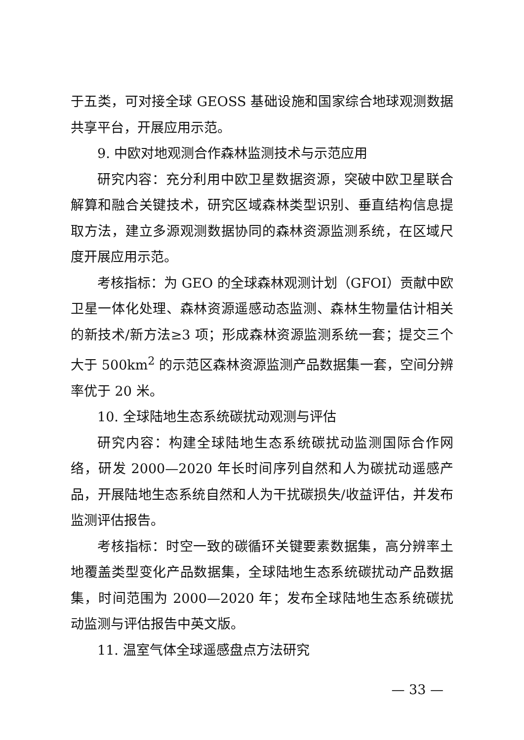于五类，可对接全球 GEOSS 基础设施和国家综合地球观测数据共享平台，开展应用示范。
9. 中欧对地观测合作森林监测技术与示范应用
研究内容：充分利用中欧卫星数据资源，突破中欧卫星联合解算和融合关键技术，研究区域森林类型识别、垂直结构信息提取方法，建立多源观测数据协同的森林资源监测系统，在区域尺度开展应用示范。
考核指标：为 GEO 的全球森林观测计划（GFOI）贡献中欧卫星一体化处理、森林资源遥感动态监测、森林生物量估计相关的新技术/新方法≥3 项；形成森林资源监测系统一套；提交三个大于 500km<sup>2</sup> 的示范区森林资源监测产品数据集一套，空间分辨率优于 20 米。
10. 全球陆地生态系统碳扰动观测与评估
研究内容：构建全球陆地生态系统碳扰动监测国际合作网络，研发 2000—2020 年长时间序列自然和人为碳扰动遥感产品，开展陆地生态系统自然和人为干扰碳损失/收益评估，并发布监测评估报告。
考核指标：时空一致的碳循环关键要素数据集，高分辨率土地覆盖类型变化产品数据集，全球陆地生态系统碳扰动产品数据集，时间范围为 2000—2020 年；发布全球陆地生态系统碳扰动监测与评估报告中英文版。
11. 温室气体全球遥感盘点方法研究
— 33 —